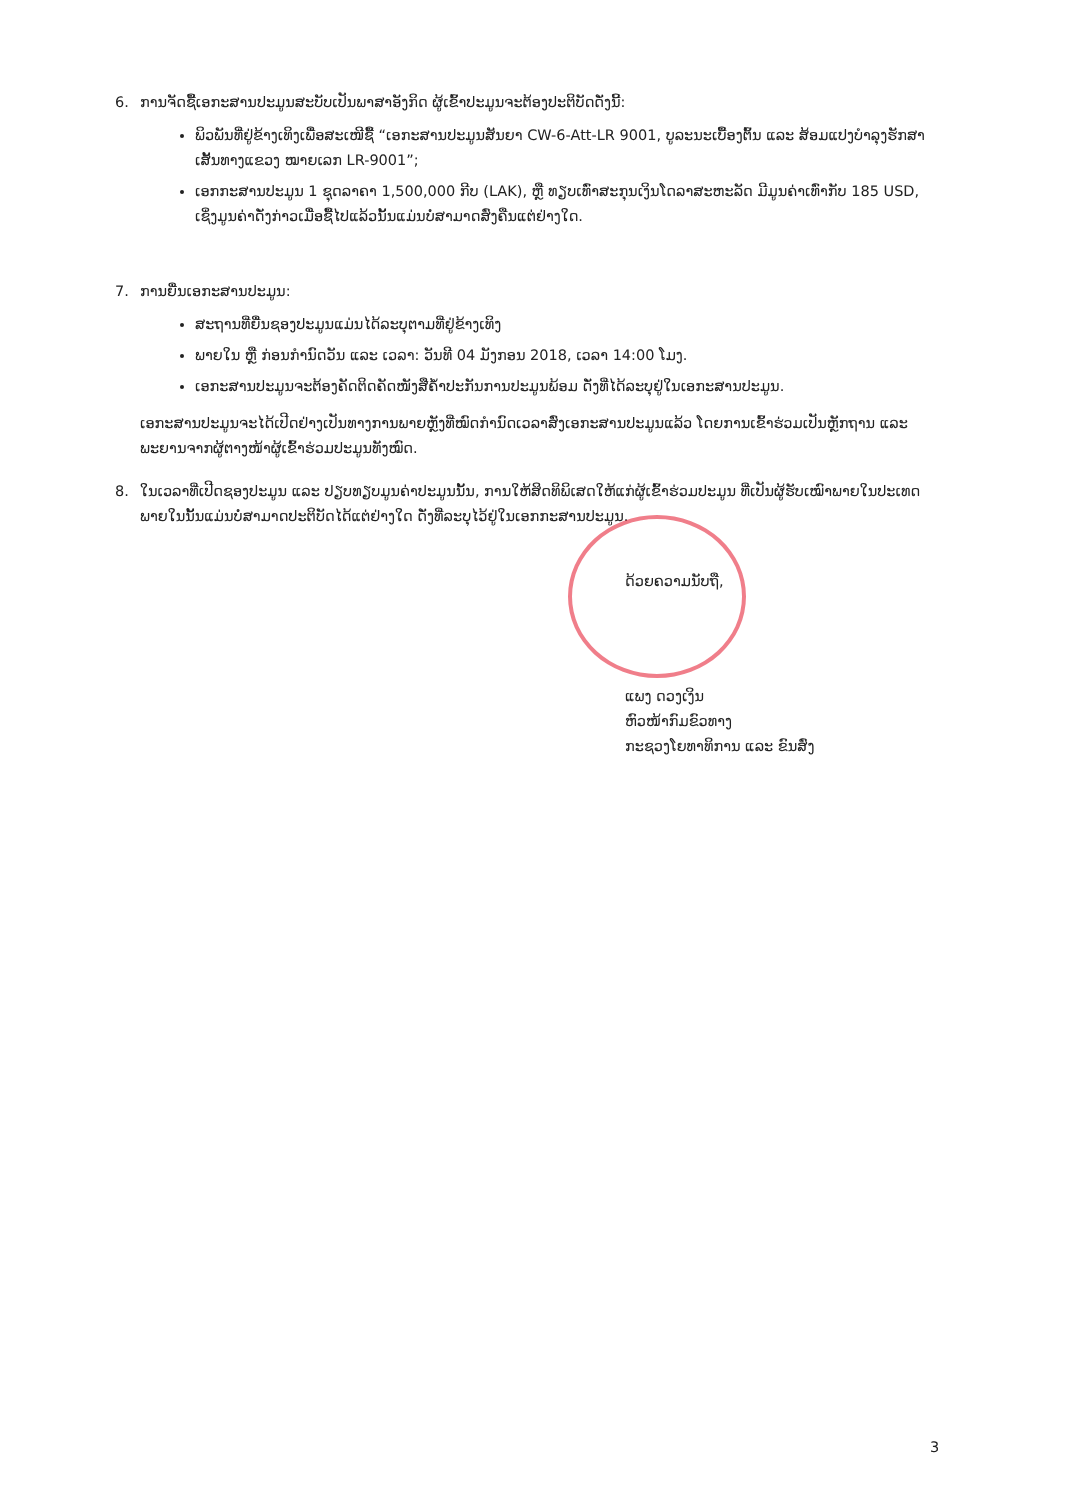6. ການຈັດຊື້ເອກະສານປະມູນສະບັບເປັນພາສາອັງກິດ ຜູ້ເຂົ້າປະມູນຈະຕ້ອງປະຕິບັດດັ່ງນີ້:
ພິວພັນທີ່ຢູ່ຂ້າງເທິງເພື່ອສະເໜີຊື້ “ເອກະສານປະມູນສັນຍາ CW-6-Att-LR 9001, ບູລະນະເບື້ອງຕົ້ນ ແລະ ສ້ອມແປງບຳລຸງຮັກສາເສັ້ນທາງແຂວງ ໝາຍເລກ LR-9001”;
ເອກກະສານປະມູນ 1 ຊຸດລາຄາ 1,500,000 ກີບ (LAK), ຫຼື ທຽບເທົ່າສະກຸນເງິນໂດລາສະຫະລັດ ມີມູນຄ່າເທົ່າກັບ 185 USD, ເຊິ່ງມູນຄ່າດັ່ງກ່າວເມື່ອຊື້ໄປແລ້ວນັ້ນແມ່ນບໍ່ສາມາດສົ່ງຄືນແຕ່ຢ່າງໃດ.
7. ການຍື່ນເອກະສານປະມູນ:
ສະຖານທີ່ຍື່ນຊອງປະມູນແມ່ນໄດ້ລະບຸຕາມທີ່ຢູ່ຂ້າງເທິງ
ພາຍໃນ ຫຼື ກ່ອນກຳນົດວັນ ແລະ ເວລາ: ວັນທີ 04 ມັງກອນ 2018, ເວລາ 14:00 ໂມງ.
ເອກະສານປະມູນຈະຕ້ອງຄັດຕິດຄັດໜັງສືຄ້ຳປະກັນການປະມູນພ້ອມ ດັ່ງທີ່ໄດ້ລະບຸຢູ່ໃນເອກະສານປະມູນ.
ເອກະສານປະມູນຈະໄດ້ເປີດຢ່າງເປັນທາງການພາຍຫຼັງທີ່ໝົດກຳນົດເວລາສົ່ງເອກະສານປະມູນແລ້ວ ໂດຍການເຂົ້າຮ່ວມເປັນຫຼັກຖານ ແລະ ພະຍານຈາກຜູ້ຕາງໜ້າຜູ້ເຂົ້າຮ່ວມປະມູນທັງໝົດ.
8. ໃນເວລາທີ່ເປີດຊອງປະມູນ ແລະ ປຽບທຽບມູນຄ່າປະມູນນັ້ນ, ການໃຫ້ສິດທິພິເສດໃຫ້ແກ່ຜູ້ເຂົ້າຮ່ວມປະມູນ ທີ່ເປັນຜູ້ຮັບເໝົາພາຍໃນປະເທດພາຍໃນນັ້ນແມ່ນບໍ່ສາມາດປະຕິບັດໄດ້ແຕ່ຢ່າງໃດ ດັ່ງທີ່ລະບຸໄວ້ຢູ່ໃນເອກກະສານປະມູນ.
ດ້ວຍຄວາມນັບຖື,
ແພງ ດວງເງິນ
ຫົວໜ້າກົມຂົວທາງ
ກະຊວງໂຍທາທິການ ແລະ ຂົນສົ່ງ
3